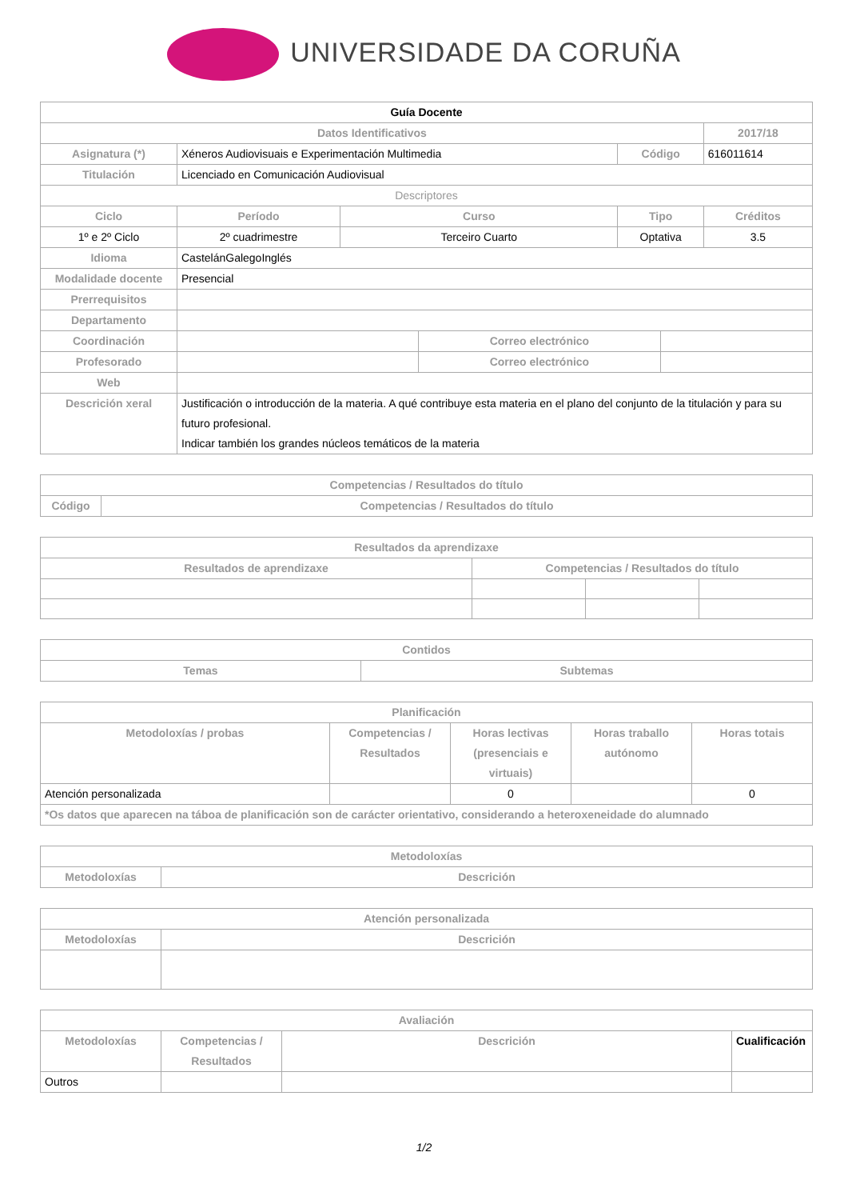UNIVERSIDADE DA CORUÑA
| Guía Docente | | | | | | | |
| Datos Identificativos | | | | | | | 2017/18 |
| Asignatura (*) | Xéneros Audiovisuais e Experimentación Multimedia | | | | Código | | 616011614 |
| Titulación | Licenciado en Comunicación Audiovisual | | | | | | |
| Descriptores | | | | | | | |
| Ciclo | | Período | Curso | | Tipo | | Créditos |
| 1º e 2º Ciclo | | 2º cuadrimestre | Terceiro Cuarto | | Optativa | | 3.5 |
| Idioma | CastelánGalegoInglés | | | | | | |
| Modalidade docente | Presencial | | | | | | |
| Prerrequisitos | | | | | | | |
| Departamento | | | | | | | |
| Coordinación | | | | Correo electrónico | | | |
| Profesorado | | | | Correo electrónico | | | |
| Web | | | | | | | |
| Descrición xeral | Justificación o introducción de la materia. A qué contribuye esta materia en el plano del conjunto de la titulación y para su futuro profesional. Indicar también los grandes núcleos temáticos de la materia | | | | | | |
| Competencias / Resultados do título | |
| --- | --- |
| Código | Competencias / Resultados do título |
| Resultados da aprendizaxe | | | |
| --- | --- | --- | --- |
| Resultados de aprendizaxe | Competencias / Resultados do título | | |
| Contidos | |
| --- | --- |
| Temas | Subtemas |
| Planificación | | | | |
| --- | --- | --- | --- | --- |
| Metodoloxías / probas | Competencias / Resultados | Horas lectivas (presenciais e virtuais) | Horas traballo autónomo | Horas totais |
| Atención personalizada | | 0 | | 0 |
| *Os datos que aparecen na táboa de planificación son de carácter orientativo, considerando a heteroxeneidade do alumnado | | | | |
| Metodoloxías | |
| --- | --- |
| Metodoloxías | Descrición |
| Atención personalizada | |
| --- | --- |
| Metodoloxías | Descrición |
| Avaliación | | | |
| --- | --- | --- | --- |
| Metodoloxías | Competencias / Resultados | Descrición | Cualificación |
| Outros | | | |
1/2